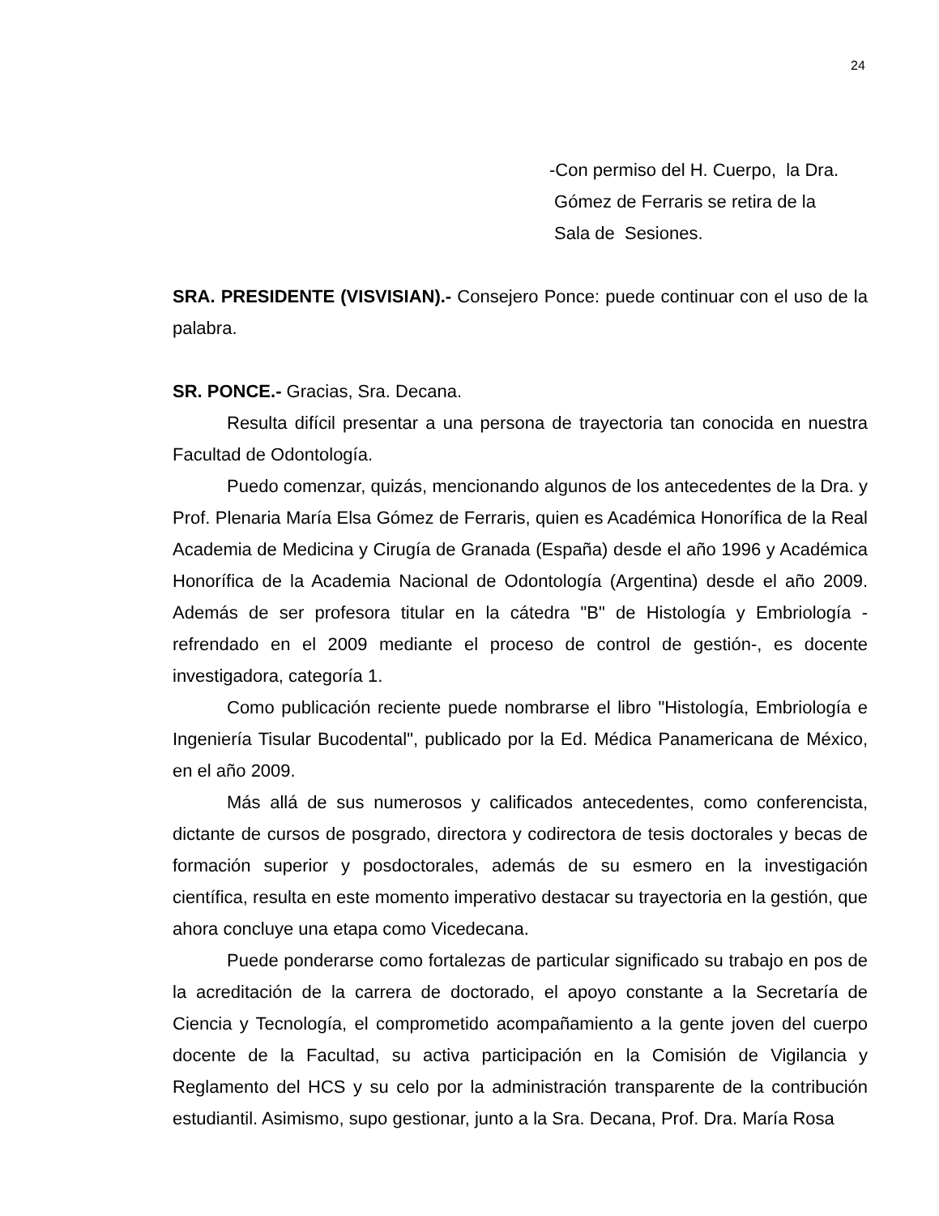24
-Con permiso del H. Cuerpo, la Dra.
Gómez de Ferraris se retira de la
Sala de Sesiones.
SRA. PRESIDENTE (VISVISIAN).- Consejero Ponce: puede continuar con el uso de la palabra.
SR. PONCE.- Gracias, Sra. Decana.
Resulta difícil presentar a una persona de trayectoria tan conocida en nuestra Facultad de Odontología.
Puedo comenzar, quizás, mencionando algunos de los antecedentes de la Dra. y Prof. Plenaria María Elsa Gómez de Ferraris, quien es Académica Honorífica de la Real Academia de Medicina y Cirugía de Granada (España) desde el año 1996 y Académica Honorífica de la Academia Nacional de Odontología (Argentina) desde el año 2009. Además de ser profesora titular en la cátedra "B" de Histología y Embriología -refrendado en el 2009 mediante el proceso de control de gestión-, es docente investigadora, categoría 1.
Como publicación reciente puede nombrarse el libro "Histología, Embriología e Ingeniería Tisular Bucodental", publicado por la Ed. Médica Panamericana de México, en el año 2009.
Más allá de sus numerosos y calificados antecedentes, como conferencista, dictante de cursos de posgrado, directora y codirectora de tesis doctorales y becas de formación superior y posdoctorales, además de su esmero en la investigación científica, resulta en este momento imperativo destacar su trayectoria en la gestión, que ahora concluye una etapa como Vicedecana.
Puede ponderarse como fortalezas de particular significado su trabajo en pos de la acreditación de la carrera de doctorado, el apoyo constante a la Secretaría de Ciencia y Tecnología, el comprometido acompañamiento a la gente joven del cuerpo docente de la Facultad, su activa participación en la Comisión de Vigilancia y Reglamento del HCS y su celo por la administración transparente de la contribución estudiantil. Asimismo, supo gestionar, junto a la Sra. Decana, Prof. Dra. María Rosa